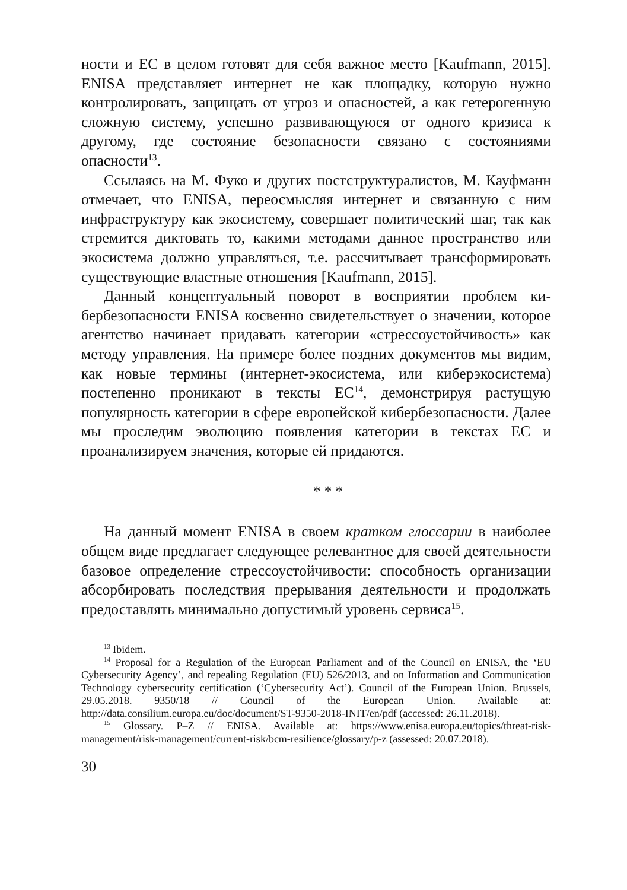ности и ЕС в целом готовят для себя важное место [Kaufmann, 2015]. ENISA представляет интернет не как площадку, которую нужно контролировать, защищать от угроз и опасностей, а как гетерогенную сложную систему, успешно развивающуюся от одного кризиса к другому, где состояние безопасности связано с состояниями опасности<sup>13</sup>.
Ссылаясь на М. Фуко и других постструктуралистов, М. Кауф­манн отмечает, что ENISA, переосмысляя интернет и связанную с ним инфраструктуру как экосистему, совершает политический шаг, так как стремится диктовать то, какими методами данное пространство или экосистема должно управляться, т.е. рассчи­тывает трансформировать существующие властные отношения [Kaufmann, 2015].
Данный концептуальный поворот в восприятии проблем ки­бербезопасности ENISA косвенно свидетельствует о значении, которое агентство начинает придавать категории «стрессоустой­чивость» как методу управления. На примере более поздних до­кументов мы видим, как новые термины (интернет-экосистема, или киберэкосистема) постепенно проникают в тексты ЕС<sup>14</sup>, демонстрируя растущую популярность категории в сфере ев­ропейской кибербезопасности. Далее мы проследим эволюцию появления категории в текстах ЕС и проанализируем значения, которые ей придаются.
* * *
На данный момент ENISA в своем кратком глоссарии в наиболее общем виде предлагает следующее релевантное для своей деятельности базовое определение стрессоустойчивости: способность организации абсорбировать последствия преры­вания деятельности и продолжать предоставлять минимально допустимый уровень сервиса<sup>15</sup>.
<sup>13</sup> Ibidem.
<sup>14</sup> Proposal for a Regulation of the European Parliament and of the Council on ENISA, the ‘EU Cybersecurity Agency’, and repealing Regulation (EU) 526/2013, and on Information and Communication Technology cybersecurity certification (‘Cybersecurity Act’). Council of the European Union. Brussels, 29.05.2018. 9350/18 // Council of the European Union. Available at: http://data.consilium.europa.eu/doc/document/ST-9350-2018-INIT/en/pdf (accessed: 26.11.2018).
<sup>15</sup> Glossary. P–Z // ENISA. Available at: https://www.enisa.europa.eu/topics/threat-risk-management/risk-management/current-risk/bcm-resilience/glossary/p-z (assessed: 20.07.2018).
30